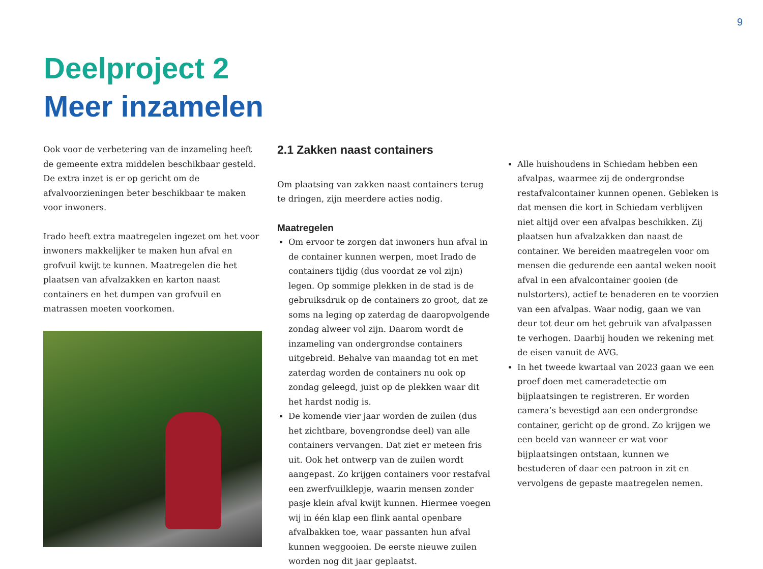9
Deelproject 2
Meer inzamelen
Ook voor de verbetering van de inzameling heeft de gemeente extra middelen beschikbaar gesteld. De extra inzet is er op gericht om de afvalvoorzieningen beter beschikbaar te maken voor inwoners.
Irado heeft extra maatregelen ingezet om het voor inwoners makkelijker te maken hun afval en grofvuil kwijt te kunnen. Maatregelen die het plaatsen van afvalzakken en karton naast containers en het dumpen van grofvuil en matrassen moeten voorkomen.
2.1 Zakken naast containers
Om plaatsing van zakken naast containers terug te dringen, zijn meerdere acties nodig.
Maatregelen
Om ervoor te zorgen dat inwoners hun afval in de container kunnen werpen, moet Irado de containers tijdig (dus voordat ze vol zijn) legen. Op sommige plekken in de stad is de gebruiksdruk op de containers zo groot, dat ze soms na leging op zaterdag de daaropvolgende zondag alweer vol zijn. Daarom wordt de inzameling van ondergrondse containers uitgebreid. Behalve van maandag tot en met zaterdag worden de containers nu ook op zondag geleegd, juist op de plekken waar dit het hardst nodig is.
De komende vier jaar worden de zuilen (dus het zichtbare, bovengrondse deel) van alle containers vervangen. Dat ziet er meteen fris uit. Ook het ontwerp van de zuilen wordt aangepast. Zo krijgen containers voor restafval een zwerfvuilklepje, waarin mensen zonder pasje klein afval kwijt kunnen. Hiermee voegen wij in één klap een flink aantal openbare afvalbakken toe, waar passanten hun afval kunnen weggooien. De eerste nieuwe zuilen worden nog dit jaar geplaatst.
Alle huishoudens in Schiedam hebben een afvalpas, waarmee zij de ondergrondse restafvalcontainer kunnen openen. Gebleken is dat mensen die kort in Schiedam verblijven niet altijd over een afvalpas beschikken. Zij plaatsen hun afvalzakken dan naast de container. We bereiden maatregelen voor om mensen die gedurende een aantal weken nooit afval in een afvalcontainer gooien (de nulstorters), actief te benaderen en te voorzien van een afvalpas. Waar nodig, gaan we van deur tot deur om het gebruik van afvalpassen te verhogen. Daarbij houden we rekening met de eisen vanuit de AVG.
In het tweede kwartaal van 2023 gaan we een proef doen met cameradetectie om bijplaatsingen te registreren. Er worden camera’s bevestigd aan een ondergrondse container, gericht op de grond. Zo krijgen we een beeld van wanneer er wat voor bijplaatsingen ontstaan, kunnen we bestuderen of daar een patroon in zit en vervolgens de gepaste maatregelen nemen.